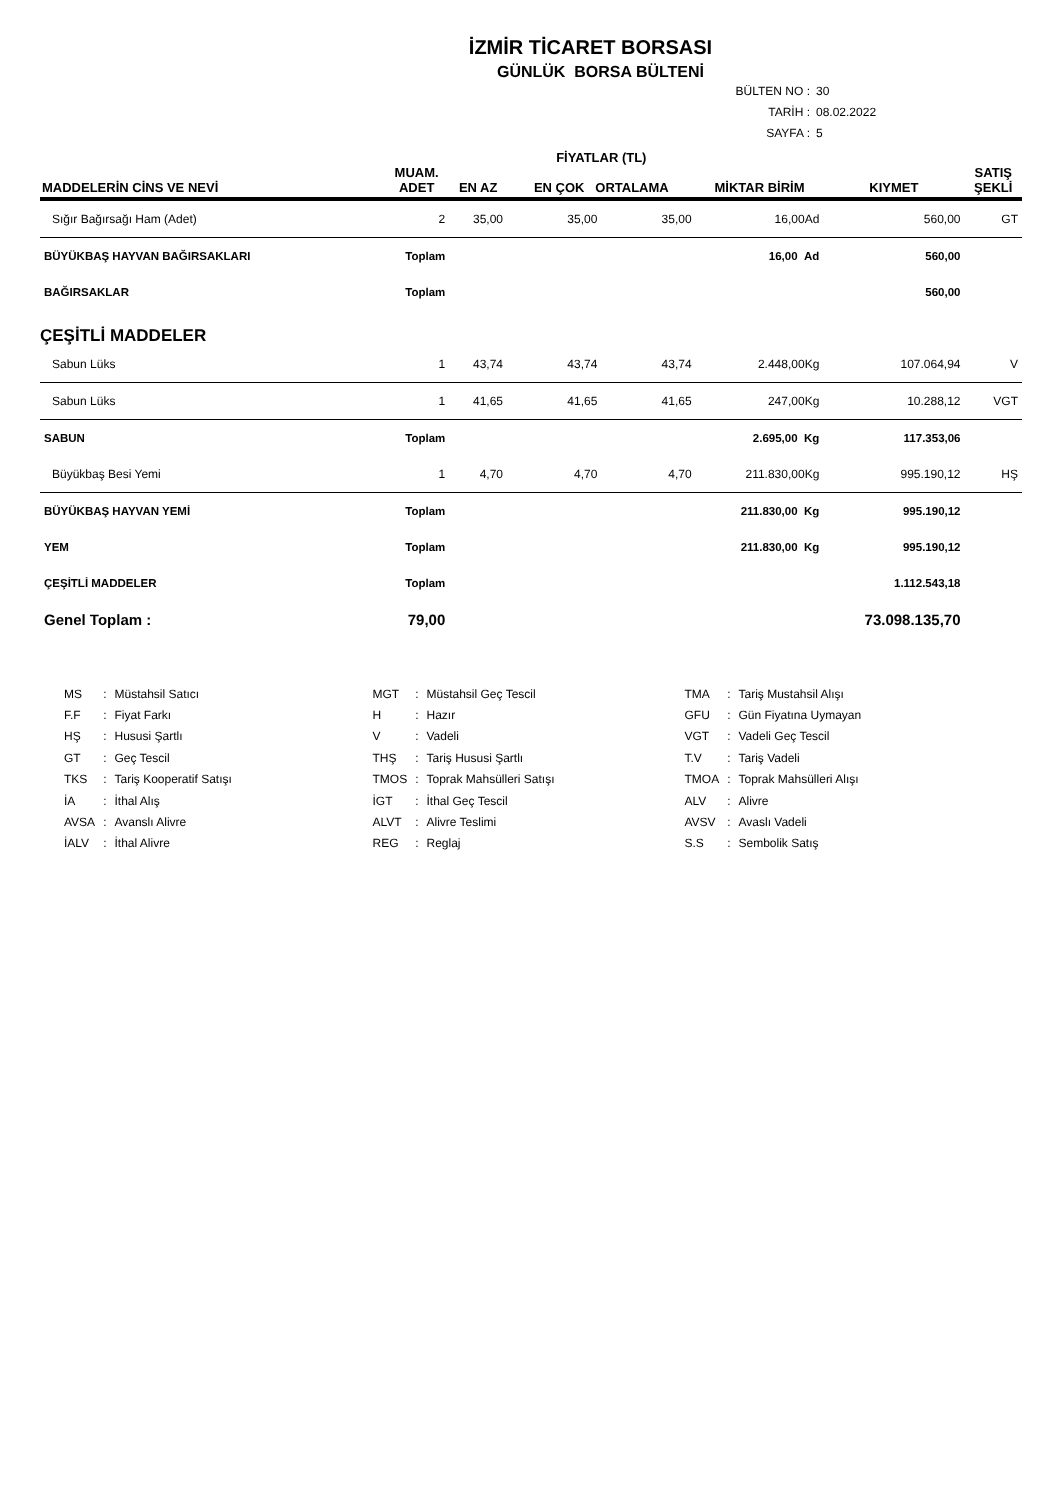İZMİR TİCARET BORSASI
GÜNLÜK BORSA BÜLTENİ
BÜLTEN NO : 30
TARİH : 08.02.2022
SAYFA : 5
| MADDELERİN CİNS VE NEVİ | MUAM. ADET | EN AZ | FİYATLAR (TL) EN ÇOK ORTALAMA | | MİKTAR BİRİM | KIYMET | SATIŞ ŞEKLİ |
| --- | --- | --- | --- | --- | --- | --- | --- |
| Sığır Bağırsağı Ham (Adet) | 2 | 35,00 | 35,00 | 35,00 | 16,00Ad | 560,00 | GT |
| BÜYÜKBAŞ HAYVAN BAĞIRSAKLARI | Toplam | | | | 16,00 Ad | 560,00 | |
| BAĞIRSAKLAR | Toplam | | | | | 560,00 | |
| ÇEŞİTLİ MADDELER | | | | | | | |
| Sabun Lüks | 1 | 43,74 | 43,74 | 43,74 | 2.448,00Kg | 107.064,94 | V |
| Sabun Lüks | 1 | 41,65 | 41,65 | 41,65 | 247,00Kg | 10.288,12 | VGT |
| SABUN | Toplam | | | | 2.695,00 Kg | 117.353,06 | |
| Büyükbaş Besi Yemi | 1 | 4,70 | 4,70 | 4,70 | 211.830,00Kg | 995.190,12 | HŞ |
| BÜYÜKBAŞ HAYVAN YEMİ | Toplam | | | | 211.830,00 Kg | 995.190,12 | |
| YEM | Toplam | | | | 211.830,00 Kg | 995.190,12 | |
| ÇEŞİTLİ MADDELER | Toplam | | | | | 1.112.543,18 | |
| Genel Toplam : | 79,00 | | | | | 73.098.135,70 | |
| MS | : | Müstahsil Satıcı | MGT | : | Müstahsil Geç Tescil | TMA | : | Tariş Mustahsil Alışı |
| F.F | : | Fiyat Farkı | H | : | Hazır | GFU | : | Gün Fiyatına Uymayan |
| HŞ | : | Hususi Şartlı | V | : | Vadeli | VGT | : | Vadeli Geç Tescil |
| GT | : | Geç Tescil | THŞ | : | Tariş Hususi Şartlı | T.V | : | Tariş Vadeli |
| TKS | : | Tariş Kooperatif Satışı | TMOS | : | Toprak Mahsülleri Satışı | TMOA | : | Toprak Mahsülleri Alışı |
| İA | : | İthal Alış | İGT | : | İthal Geç Tescil | ALV | : | Alivre |
| AVSA | : | Avanslı Alivre | ALVT | : | Alivre Teslimi | AVSV | : | Avaslı Vadeli |
| İALV | : | İthal Alivre | REG | : | Reglaj | S.S | : | Sembolik Satış |